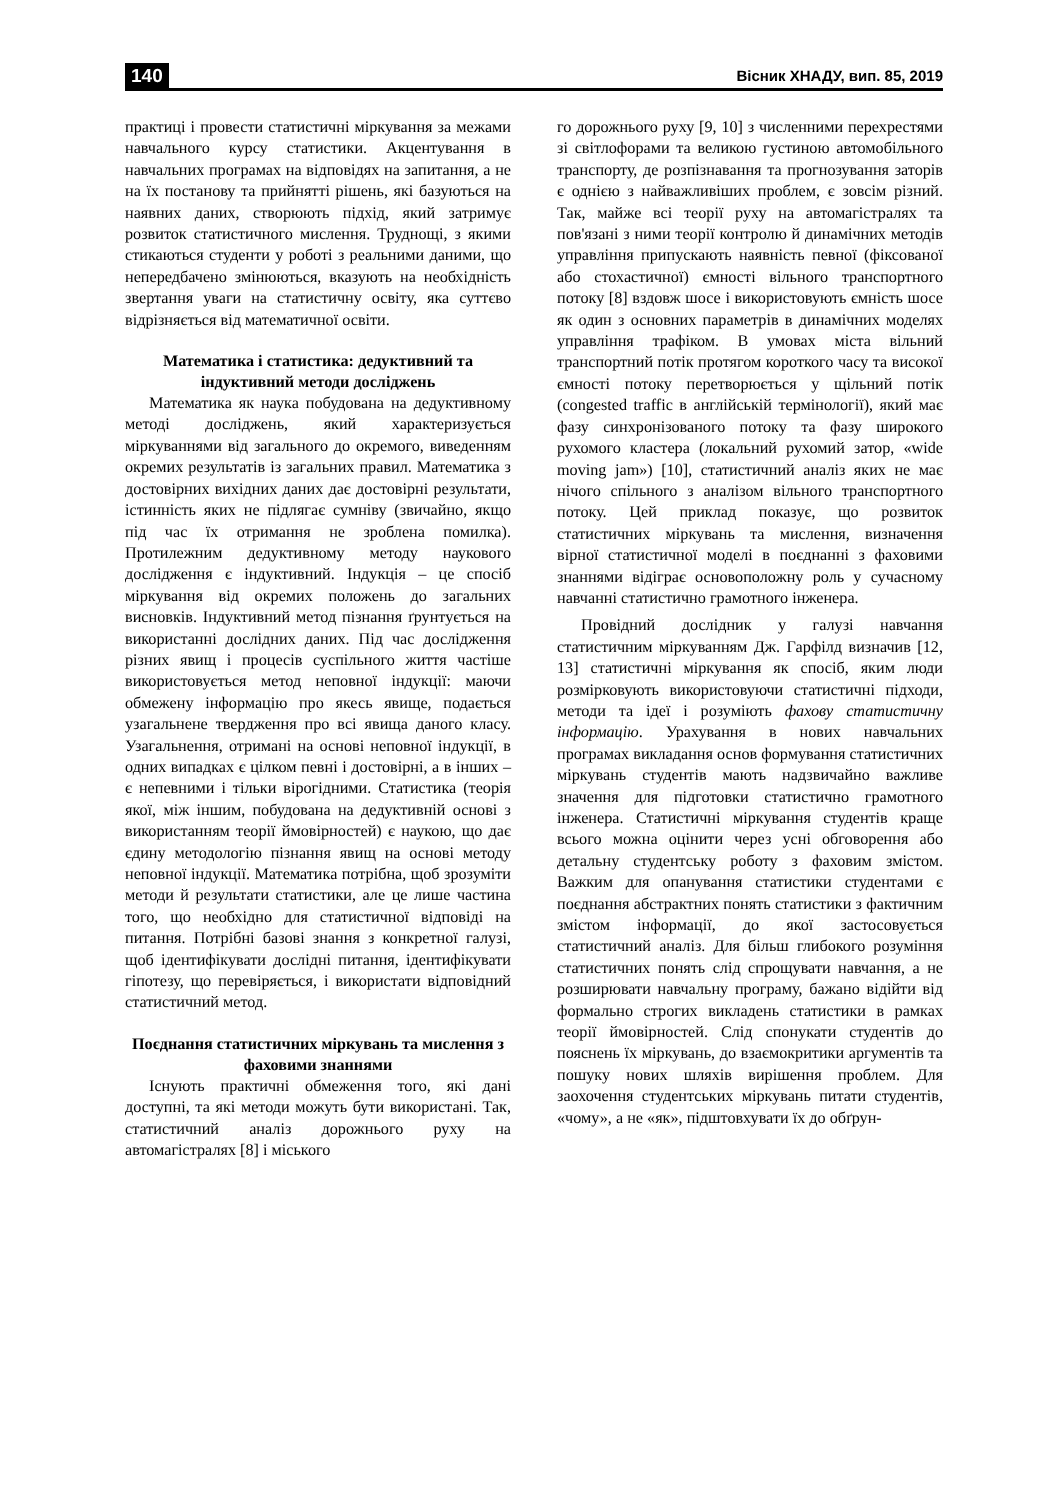140 Вісник ХНАДУ, вип. 85, 2019
практиці і провести статистичні міркування за межами навчального курсу статистики. Акцентування в навчальних програмах на відповідях на запитання, а не на їх постанову та прийнятті рішень, які базуються на наявних даних, створюють підхід, який затримує розвиток статистичного мислення. Труднощі, з якими стикаються студенти у роботі з реальними даними, що непередбачено змінюються, вказують на необхідність звертання уваги на статистичну освіту, яка суттєво відрізняється від математичної освіти.
Математика і статистика: дедуктивний та індуктивний методи досліджень
Математика як наука побудована на дедуктивному методі досліджень, який характеризується міркуваннями від загального до окремого, виведенням окремих результатів із загальних правил. Математика з достовірних вихідних даних дає достовірні результати, істинність яких не підлягає сумніву (звичайно, якщо під час їх отримання не зроблена помилка). Протилежним дедуктивному методу наукового дослідження є індуктивний. Індукція – це спосіб міркування від окремих положень до загальних висновків. Індуктивний метод пізнання ґрунтується на використанні дослідних даних. Під час дослідження різних явищ і процесів суспільного життя частіше використовується метод неповної індукції: маючи обмежену інформацію про якесь явище, подається узагальнене твердження про всі явища даного класу. Узагальнення, отримані на основі неповної індукції, в одних випадках є цілком певні і достовірні, а в інших – є непевними і тільки вірогідними. Статистика (теорія якої, між іншим, побудована на дедуктивній основі з використанням теорії ймовірностей) є наукою, що дає єдину методологію пізнання явищ на основі методу неповної індукції. Математика потрібна, щоб зрозуміти методи й результати статистики, але це лише частина того, що необхідно для статистичної відповіді на питання. Потрібні базові знання з конкретної галузі, щоб ідентифікувати дослідні питання, ідентифікувати гіпотезу, що перевіряється, і використати відповідний статистичний метод.
Поєднання статистичних міркувань та мислення з фаховими знаннями
Існують практичні обмеження того, які дані доступні, та які методи можуть бути використані. Так, статистичний аналіз дорожнього руху на автомагістралях [8] і міського
го дорожнього руху [9, 10] з численними перехрестями зі світлофорами та великою густиною автомобільного транспорту, де розпізнавання та прогнозування заторів є однією з найважливіших проблем, є зовсім різний. Так, майже всі теорії руху на автомагістралях та пов'язані з ними теорії контролю й динамічних методів управління припускають наявність певної (фіксованої або стохастичної) ємності вільного транспортного потоку [8] вздовж шосе і використовують ємність шосе як один з основних параметрів в динамічних моделях управління трафіком. В умовах міста вільний транспортний потік протягом короткого часу та високої ємності потоку перетворюється у щільний потік (congested traffic в англійській термінології), який має фазу синхронізованого потоку та фазу широкого рухомого кластера (локальний рухомий затор, «wide moving jam») [10], статистичний аналіз яких не має нічого спільного з аналізом вільного транспортного потоку. Цей приклад показує, що розвиток статистичних міркувань та мислення, визначення вірної статистичної моделі в поєднанні з фаховими знаннями відіграє основоположну роль у сучасному навчанні статистично грамотного інженера.
Провідний дослідник у галузі навчання статистичним міркуванням Дж. Гарфілд визначив [12, 13] статистичні міркування як спосіб, яким люди розмірковують використовуючи статистичні підходи, методи та ідеї і розуміють фахову статистичну інформацію. Урахування в нових навчальних програмах викладання основ формування статистичних міркувань студентів мають надзвичайно важливе значення для підготовки статистично грамотного інженера. Статистичні міркування студентів краще всього можна оцінити через усні обговорення або детальну студентську роботу з фаховим змістом. Важким для опанування статистики студентами є поєднання абстрактних понять статистики з фактичним змістом інформації, до якої застосовується статистичний аналіз. Для більш глибокого розуміння статистичних понять слід спрощувати навчання, а не розширювати навчальну програму, бажано відійти від формально строгих викладень статистики в рамках теорії ймовірностей. Слід спонукати студентів до пояснень їх міркувань, до взаємокритики аргументів та пошуку нових шляхів вирішення проблем. Для заохочення студентських міркувань питати студентів, «чому», а не «як», підштовхувати їх до обґрун-